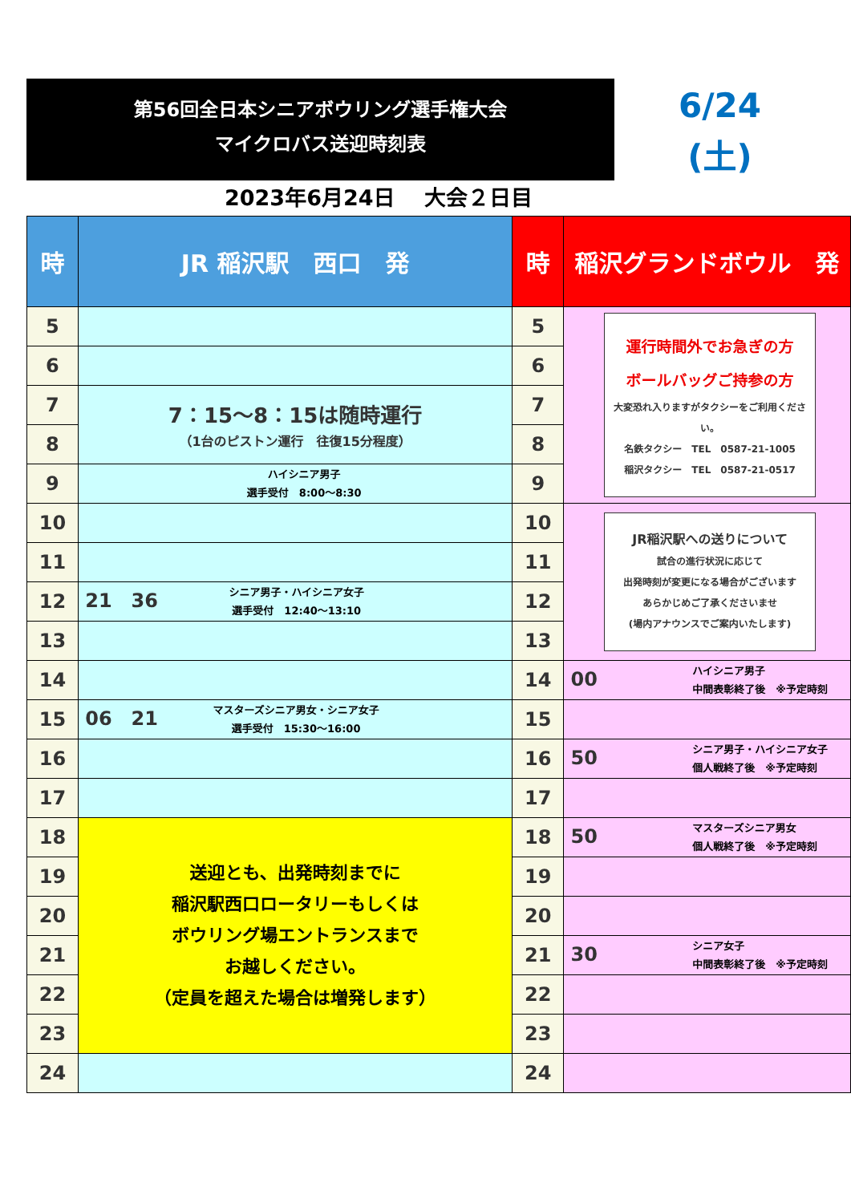第56回全日本シニアボウリング選手権大会
マイクロバス送迎時刻表
6/24
(土)
2023年6月24日　 大会２日目
| 時 | JR 稲沢駅 西口 発 | 時 | 稲沢グランドボウル 発 |
| --- | --- | --- | --- |
| 5 | | 5 | 運行時間外でお急ぎの方 ボールバッグご持参の方 大変恐れ入りますがタクシーをご利用ください。 名鉄タクシー TEL 0587-21-1005 稲沢タクシー TEL 0587-21-0517 |
| 6 | | 6 | |
| 7 | 7：15～8：15は随時運行 （1台のピストン運行 往復15分程度） | 7 | |
| 8 | | 8 | |
| 9 | ハイシニア男子 選手受付 8:00～8:30 | 9 | |
| 10 | | 10 | JR稲沢駅への送りについて 試合の進行状況に応じて 出発時刻が変更になる場合がございます あらかじめご了承くださいませ (場内アナウンスでご案内いたします) |
| 11 | | 11 | |
| 12 | 21 36 シニア男子・ハイシニア女子 選手受付 12:40～13:10 | 12 | |
| 13 | | 13 | |
| 14 | | 14 | 00 ハイシニア男子 中間表彰終了後 ※予定時刻 |
| 15 | 06 21 マスターズシニア男女・シニア女子 選手受付 15:30～16:00 | 15 | |
| 16 | | 16 | 50 シニア男子・ハイシニア女子 個人戦終了後 ※予定時刻 |
| 17 | | 17 | |
| 18 | 送迎とも、出発時刻までに 稲沢駅西口ロータリーもしくは ボウリング場エントランスまで お越しください。 （定員を超えた場合は増発します） | 18 | 50 マスターズシニア男女 個人戦終了後 ※予定時刻 |
| 19 | | 19 | |
| 20 | | 20 | |
| 21 | | 21 | 30 シニア女子 中間表彰終了後 ※予定時刻 |
| 22 | | 22 | |
| 23 | | 23 | |
| 24 | | 24 | |